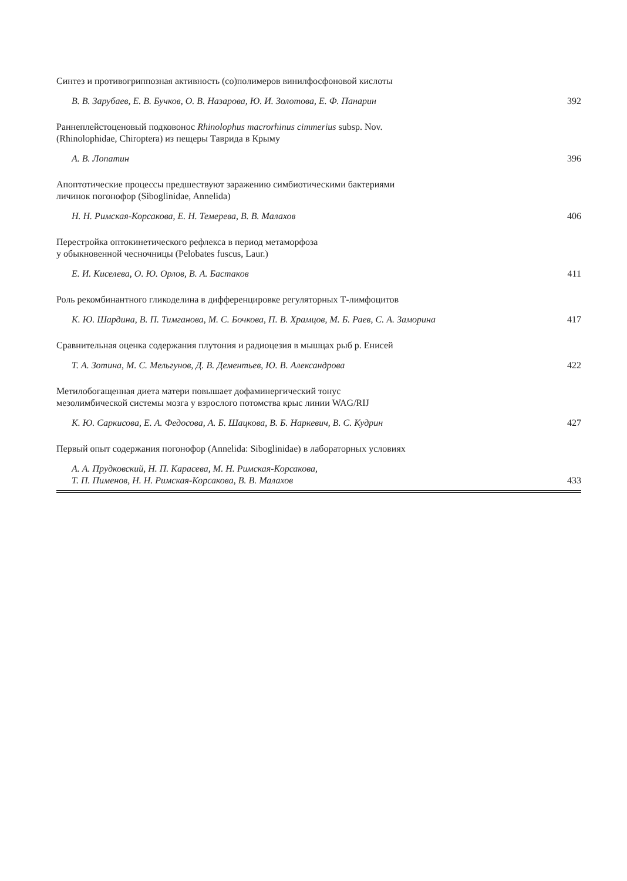Синтез и противогриппозная активность (со)полимеров винилфосфоновой кислоты
В. В. Зарубаев, Е. В. Бучков, О. В. Назарова, Ю. И. Золотова, Е. Ф. Панарин 392
Раннеплейстоценовый подковонос Rhinolophus macrorhinus cimmerius subsp. Nov.
(Rhinolophidae, Chiroptera) из пещеры Таврида в Крыму
А. В. Лопатин 396
Апоптотические процессы предшествуют заражению симбиотическими бактериями
личинок погонофор (Siboglinidae, Annelida)
Н. Н. Римская-Корсакова, Е. Н. Темерева, В. В. Малахов 406
Перестройка оптокинетического рефлекса в период метаморфоза
у обыкновенной чесночницы (Pelobates fuscus, Laur.)
Е. И. Киселева, О. Ю. Орлов, В. А. Бастаков 411
Роль рекомбинантного гликоделина в дифференцировке регуляторных Т-лимфоцитов
К. Ю. Шардина, В. П. Тимганова, М. С. Бочкова, П. В. Храмцов, М. Б. Раев, С. А. Заморина 417
Сравнительная оценка содержания плутония и радиоцезия в мышцах рыб р. Енисей
Т. А. Зотина, М. С. Мельгунов, Д. В. Дементьев, Ю. В. Александрова 422
Метилобогащенная диета матери повышает дофаминергический тонус
мезолимбической системы мозга у взрослого потомства крыс линии WAG/RIJ
К. Ю. Саркисова, Е. А. Федосова, А. Б. Шацкова, В. Б. Наркевич, В. С. Кудрин 427
Первый опыт содержания погонофор (Annelida: Siboglinidae) в лабораторных условиях
А. А. Прудковский, Н. П. Карасева, М. Н. Римская-Корсакова,
Т. П. Пименов, Н. Н. Римская-Корсакова, В. В. Малахов 433